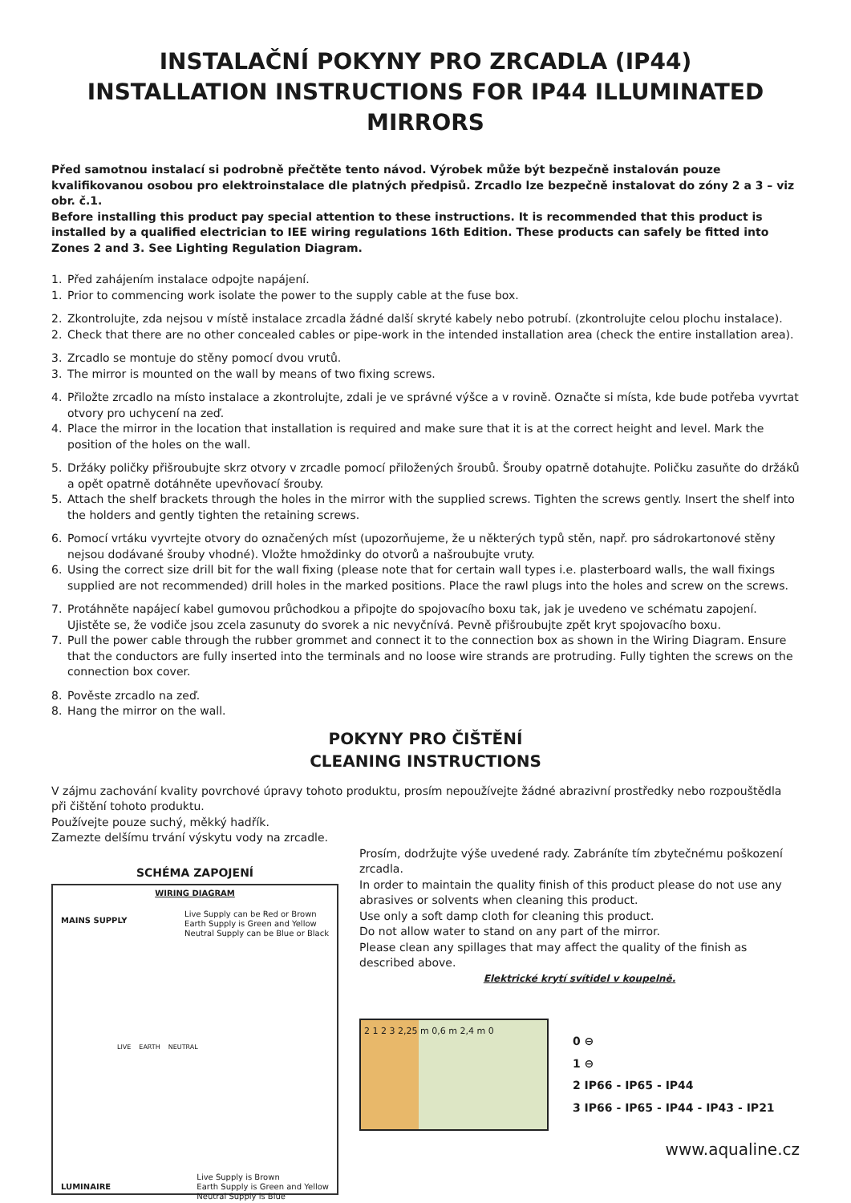INSTALAČNÍ POKYNY PRO ZRCADLA (IP44)
INSTALLATION INSTRUCTIONS FOR IP44 ILLUMINATED MIRRORS
Před samotnou instalací si podrobně přečtěte tento návod. Výrobek může být bezpečně instalován pouze kvalifikovanou osobou pro elektroinstalace dle platných předpisů. Zrcadlo lze bezpečně instalovat do zóny 2 a 3 – viz obr. č.1.
Before installing this product pay special attention to these instructions. It is recommended that this product is installed by a qualified electrician to IEE wiring regulations 16th Edition. These products can safely be fitted into Zones 2 and 3. See Lighting Regulation Diagram.
1. Před zahájením instalace odpojte napájení.
1. Prior to commencing work isolate the power to the supply cable at the fuse box.
2. Zkontrolujte, zda nejsou v místě instalace zrcadla žádné další skryté kabely nebo potrubí. (zkontrolujte celou plochu instalace).
2. Check that there are no other concealed cables or pipe-work in the intended installation area (check the entire installation area).
3. Zrcadlo se montuje do stěny pomocí dvou vrutů.
3. The mirror is mounted on the wall by means of two fixing screws.
4. Přiložte zrcadlo na místo instalace a zkontrolujte, zdali je ve správné výšce a v rovině. Označte si místa, kde bude potřeba vyvrtat otvory pro uchycení na zeď.
4. Place the mirror in the location that installation is required and make sure that it is at the correct height and level. Mark the position of the holes on the wall.
5. Držáky poličky přišroubujte skrz otvory v zrcadle pomocí přiložených šroubů. Šrouby opatrně dotahujte. Poličku zasuňte do držáků a opět opatrně dotáhněte upevňovací šrouby.
5. Attach the shelf brackets through the holes in the mirror with the supplied screws. Tighten the screws gently. Insert the shelf into the holders and gently tighten the retaining screws.
6. Pomocí vrtáku vyvrtejte otvory do označených míst (upozorňujeme, že u některých typů stěn, např. pro sádrokartonové stěny nejsou dodávané šrouby vhodné). Vložte hmoždinky do otvorů a našroubujte vruty.
6. Using the correct size drill bit for the wall fixing (please note that for certain wall types i.e. plasterboard walls, the wall fixings supplied are not recommended) drill holes in the marked positions. Place the rawl plugs into the holes and screw on the screws.
7. Protáhněte napájecí kabel gumovou průchodkou a připojte do spojovacího boxu tak, jak je uvedeno ve schématu zapojení. Ujistěte se, že vodiče jsou zcela zasunuty do svorek a nic nevyčnívá. Pevně přišroubujte zpět kryt spojovacího boxu.
7. Pull the power cable through the rubber grommet and connect it to the connection box as shown in the Wiring Diagram. Ensure that the conductors are fully inserted into the terminals and no loose wire strands are protruding. Fully tighten the screws on the connection box cover.
8. Pověste zrcadlo na zeď.
8. Hang the mirror on the wall.
POKYNY PRO ČIŠTĚNÍ
CLEANING INSTRUCTIONS
V zájmu zachování kvality povrchové úpravy tohoto produktu, prosím nepoužívejte žádné abrazivní prostředky nebo rozpouštědla při čištění tohoto produktu.
Používejte pouze suchý, měkký hadřík.
Zamezte delšímu trvání výskytu vody na zrcadle.
SCHÉMA ZAPOJENÍ
WIRING DIAGRAM
MAINS SUPPLY Live Supply can be Red or Brown
Earth Supply is Green and Yellow
Neutral Supply can be Blue or Black
LIVE EARTH NEUTRAL
LUMINAIRE Live Supply is Brown
Earth Supply is Green and Yellow
Neutral Supply is Blue
Prosím, dodržujte výše uvedené rady. Zabráníte tím zbytečnému poškození zrcadla.
In order to maintain the quality finish of this product please do not use any abrasives or solvents when cleaning this product.
Use only a soft damp cloth for cleaning this product.
Do not allow water to stand on any part of the mirror.
Please clean any spillages that may affect the quality of the finish as described above.
Elektrické krytí svítidel v koupelně.
2 1 2 3 2,25 m 0,6 m 2,4 m 0
0 ⊖
1 ⊖
2 IP66 - IP65 - IP44
3 IP66 - IP65 - IP44 - IP43 - IP21
www.aqualine.cz